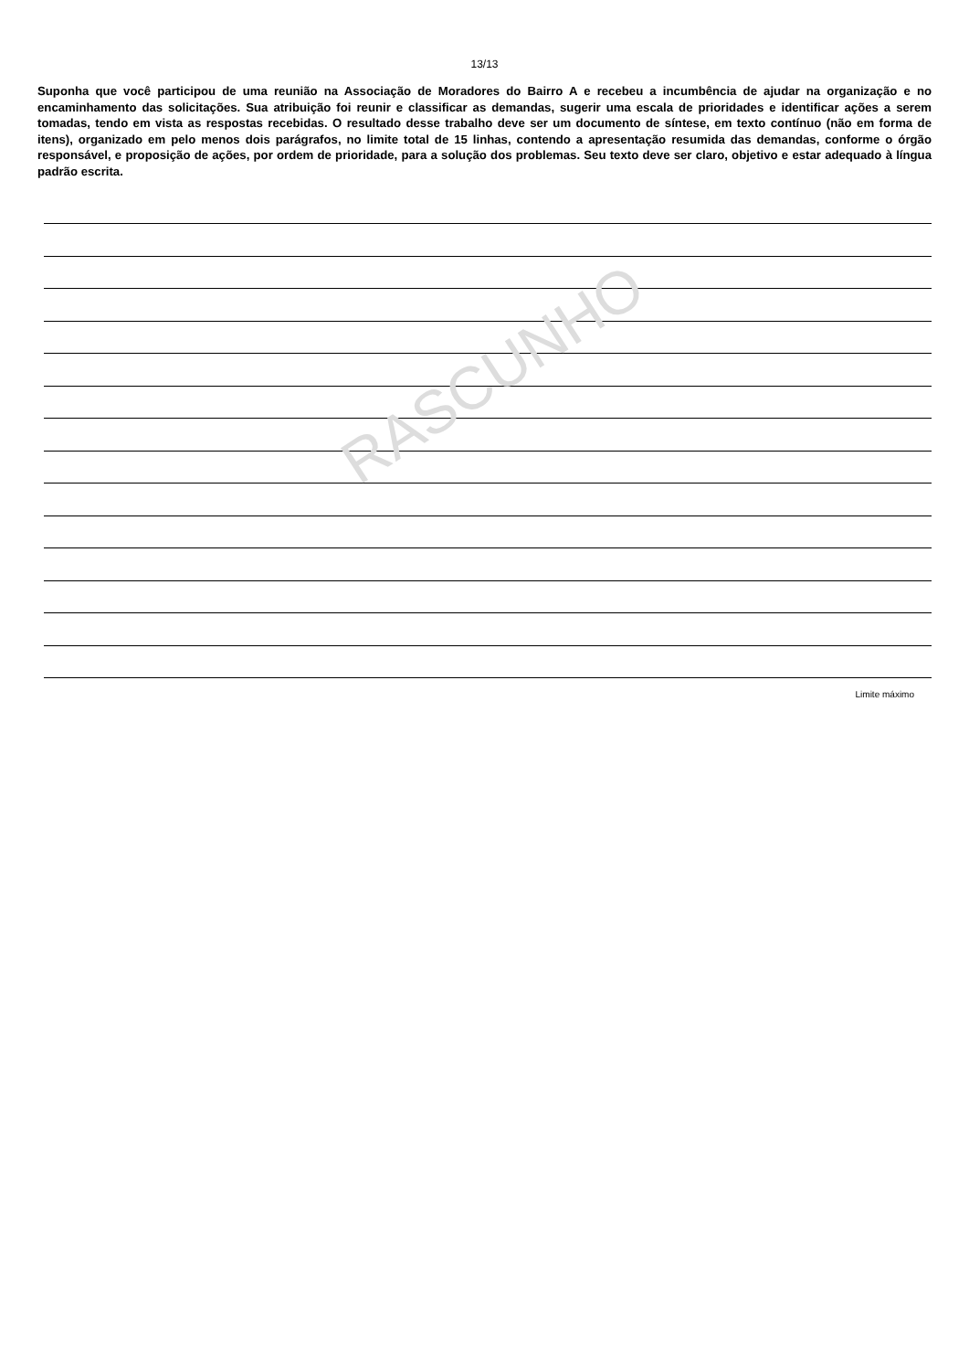RASCUNHO
13/13
Suponha que você participou de uma reunião na Associação de Moradores do Bairro A e recebeu a incumbência de ajudar na organização e no encaminhamento das solicitações. Sua atribuição foi reunir e classificar as demandas, sugerir uma escala de prioridades e identificar ações a serem tomadas, tendo em vista as respostas recebidas. O resultado desse trabalho deve ser um documento de síntese, em texto contínuo (não em forma de itens), organizado em pelo menos dois parágrafos, no limite total de 15 linhas, contendo a apresentação resumida das demandas, conforme o órgão responsável, e proposição de ações, por ordem de prioridade, para a solução dos problemas. Seu texto deve ser claro, objetivo e estar adequado à língua padrão escrita.
Limite máximo